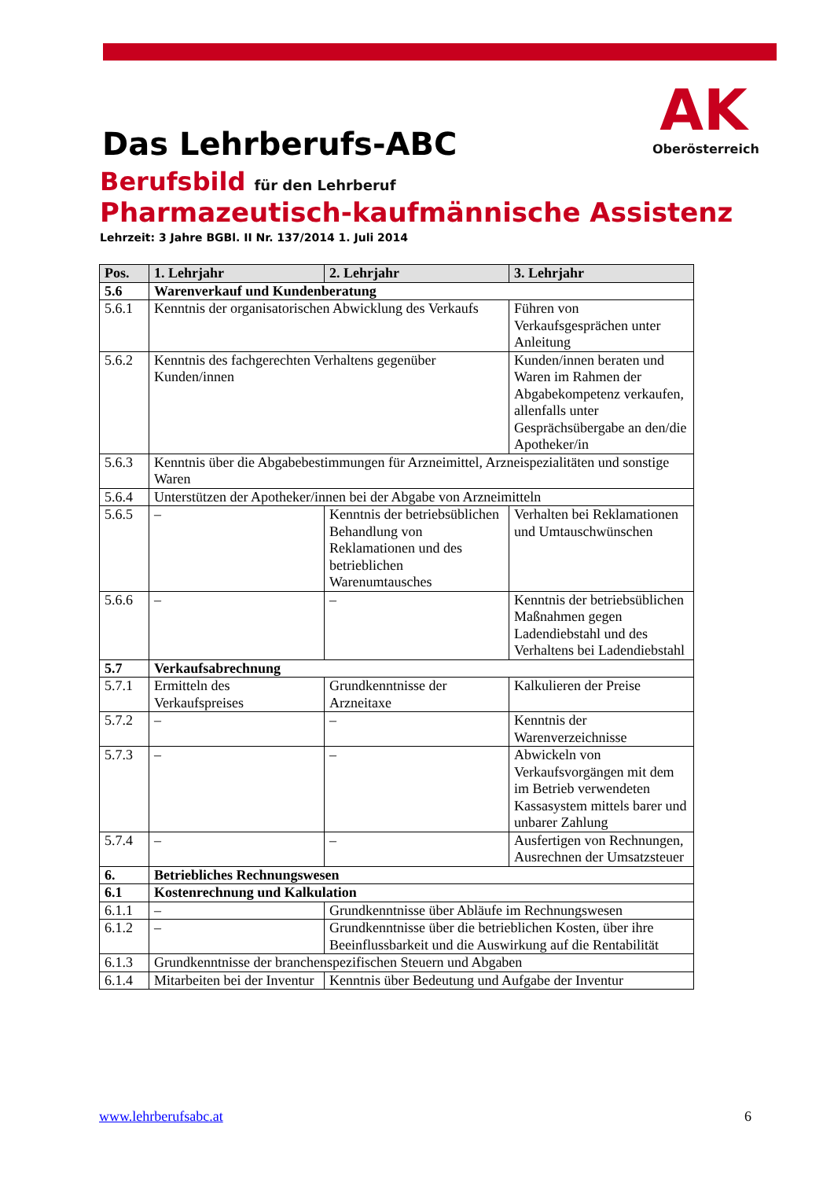AK
Oberösterreich
Das Lehrberufs-ABC
Berufsbild für den Lehrberuf
Pharmazeutisch-kaufmännische Assistenz
Lehrzeit: 3 Jahre BGBl. II Nr. 137/2014 1. Juli 2014
| Pos. | 1. Lehrjahr | 2. Lehrjahr | 3. Lehrjahr |
| --- | --- | --- | --- |
| 5.6 | Warenverkauf und Kundenberatung | | |
| 5.6.1 | Kenntnis der organisatorischen Abwicklung des Verkaufs | | Führen von Verkaufsgesprächen unter Anleitung |
| 5.6.2 | Kenntnis des fachgerechten Verhaltens gegenüber Kunden/innen | | Kunden/innen beraten und Waren im Rahmen der Abgabekompetenz verkaufen, allenfalls unter Gesprächsübergabe an den/die Apotheker/in |
| 5.6.3 | Kenntnis über die Abgabebestimmungen für Arzneimittel, Arzneispezialitäten und sonstige Waren | | |
| 5.6.4 | Unterstützen der Apotheker/innen bei der Abgabe von Arzneimitteln | | |
| 5.6.5 | – | Kenntnis der betriebsüblichen Behandlung von Reklamationen und des betrieblichen Warenumtausches | Verhalten bei Reklamationen und Umtauschwünschen |
| 5.6.6 | – | – | Kenntnis der betriebsüblichen Maßnahmen gegen Ladendiebstahl und des Verhaltens bei Ladendiebstahl |
| 5.7 | Verkaufsabrechnung | | |
| 5.7.1 | Ermitteln des Verkaufspreises | Grundkenntnisse der Arzneitaxe | Kalkulieren der Preise |
| 5.7.2 | – | – | Kenntnis der Warenverzeichnisse |
| 5.7.3 | – | – | Abwickeln von Verkaufsvorgängen mit dem im Betrieb verwendeten Kassasystem mittels barer und unbarer Zahlung |
| 5.7.4 | – | – | Ausfertigen von Rechnungen, Ausrechnen der Umsatzsteuer |
| 6. | Betriebliches Rechnungswesen | | |
| 6.1 | Kostenrechnung und Kalkulation | | |
| 6.1.1 | – | Grundkenntnisse über Abläufe im Rechnungswesen | |
| 6.1.2 | – | Grundkenntnisse über die betrieblichen Kosten, über ihre Beeinflussbarkeit und die Auswirkung auf die Rentabilität | |
| 6.1.3 | Grundkenntnisse der branchenspezifischen Steuern und Abgaben | | |
| 6.1.4 | Mitarbeiten bei der Inventur | Kenntnis über Bedeutung und Aufgabe der Inventur | |
www.lehrberufsabc.at 6